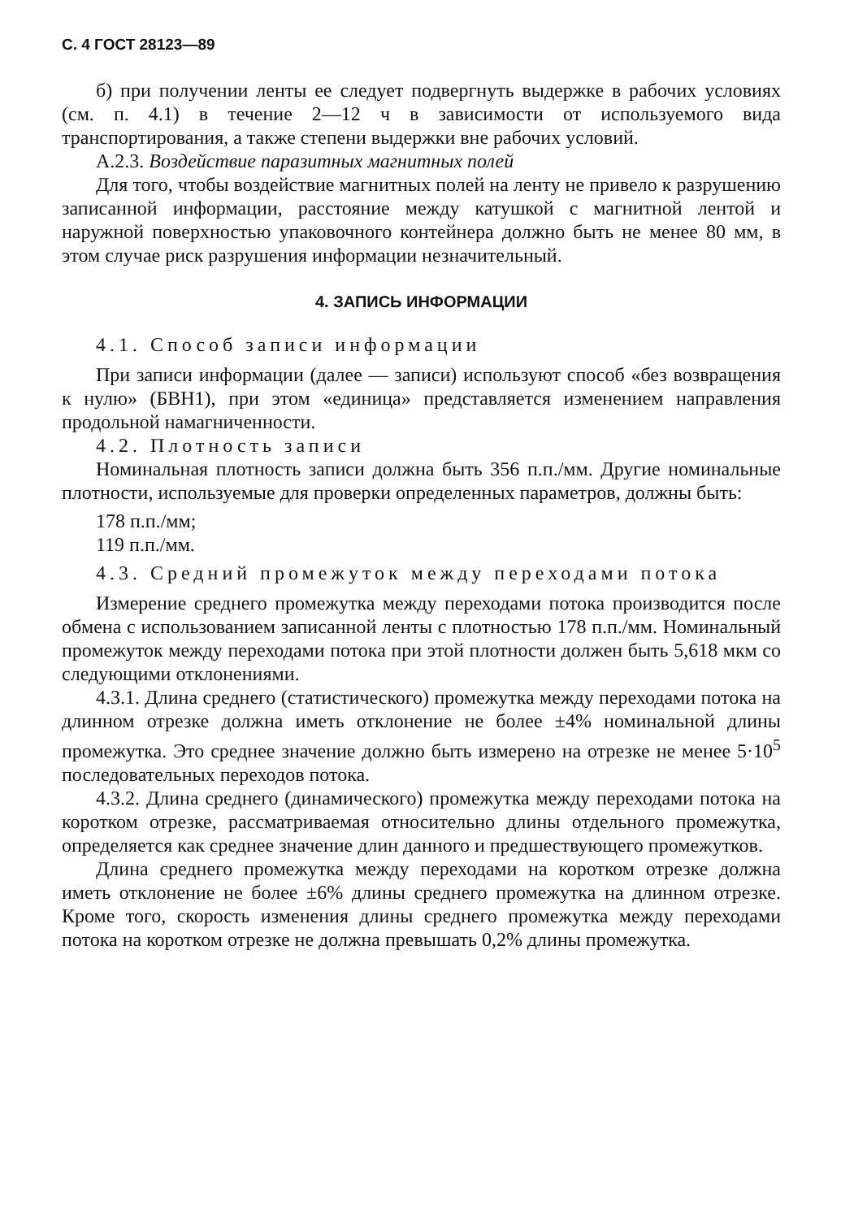С. 4 ГОСТ 28123—89
б) при получении ленты ее следует подвергнуть выдержке в рабочих условиях (см. п. 4.1) в течение 2—12 ч в зависимости от используемого вида транспортирования, а также степени выдержки вне рабочих условий.
А.2.3. Воздействие паразитных магнитных полей
Для того, чтобы воздействие магнитных полей на ленту не привело к разрушению записанной информации, расстояние между катушкой с магнитной лентой и наружной поверхностью упаковочного контейнера должно быть не менее 80 мм, в этом случае риск разрушения информации незначительный.
4. ЗАПИСЬ ИНФОРМАЦИИ
4.1. Способ записи информации
При записи информации (далее — записи) используют способ «без возвращения к нулю» (БВН1), при этом «единица» представляется изменением направления продольной намагниченности.
4.2. Плотность записи
Номинальная плотность записи должна быть 356 п.п./мм. Другие номинальные плотности, используемые для проверки определенных параметров, должны быть:
178 п.п./мм;
119 п.п./мм.
4.3. Средний промежуток между переходами потока
Измерение среднего промежутка между переходами потока производится после обмена с использованием записанной ленты с плотностью 178 п.п./мм. Номинальный промежуток между переходами потока при этой плотности должен быть 5,618 мкм со следующими отклонениями.
4.3.1. Длина среднего (статистического) промежутка между переходами потока на длинном отрезке должна иметь отклонение не более ±4% номинальной длины промежутка. Это среднее значение должно быть измерено на отрезке не менее 5·10<sup>5</sup> последовательных переходов потока.
4.3.2. Длина среднего (динамического) промежутка между переходами потока на коротком отрезке, рассматриваемая относительно длины отдельного промежутка, определяется как среднее значение длин данного и предшествующего промежутков.
Длина среднего промежутка между переходами на коротком отрезке должна иметь отклонение не более ±6% длины среднего промежутка на длинном отрезке. Кроме того, скорость изменения длины среднего промежутка между переходами потока на коротком отрезке не должна превышать 0,2% длины промежутка.